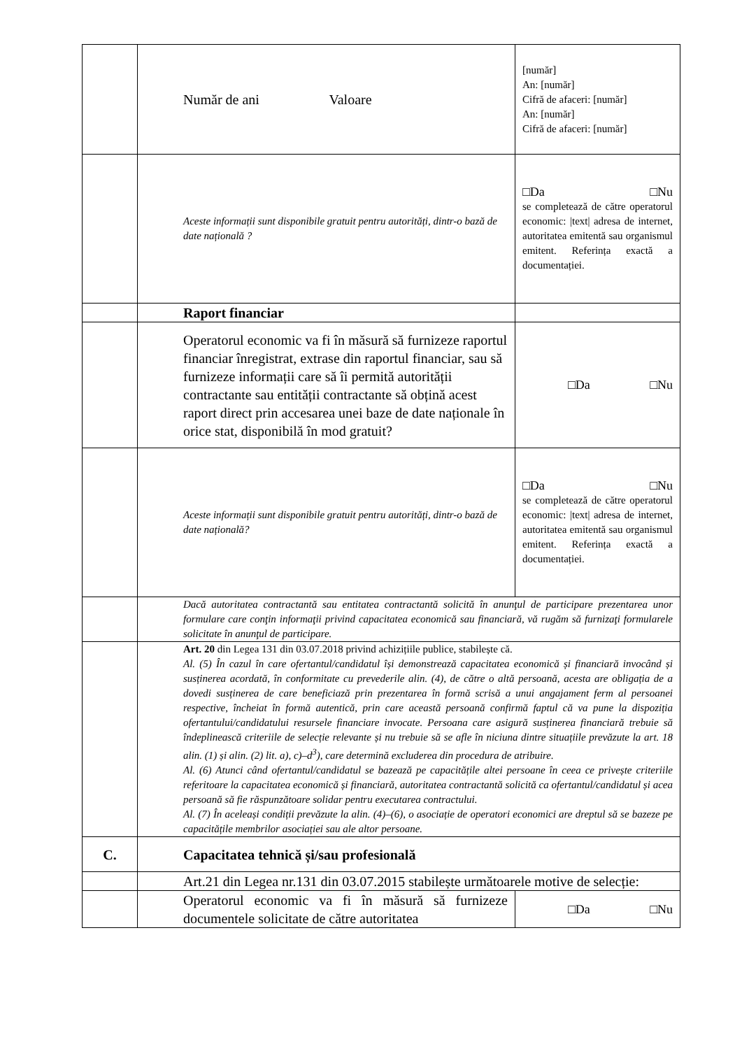| | Număr de ani Valoare | [număr] An: [număr] Cifră de afaceri: [număr] An: [număr] Cifră de afaceri: [număr] |
| | Aceste informații sunt disponibile gratuit pentru autorități, dintr-o bază de date națională ? | □Da □Nu se completează de către operatorul economic: /text/ adresa de internet, autoritatea emitentă sau organismul emitent. Referința exactă a documentației. |
| | Raport financiar | |
| | Operatorul economic va fi în măsură să furnizeze raportul financiar înregistrat, extrase din raportul financiar, sau să furnizeze informații care să îi permită autorității contractante sau entității contractante să obțină acest raport direct prin accesarea unei baze de date naționale în orice stat, disponibilă în mod gratuit? | □Da □Nu |
| | Aceste informații sunt disponibile gratuit pentru autorități, dintr-o bază de date națională? | □Da □Nu se completează de către operatorul economic: /text/ adresa de internet, autoritatea emitentă sau organismul emitent. Referința exactă a documentației. |
| | Dacă autoritatea contractantă sau entitatea contractantă solicită în anunţul de participare prezentarea unor formulare care conţin informaţii privind capacitatea economică sau financiară, vă rugăm să furnizaţi formularele solicitate în anunţul de participare. | |
| | Art. 20 din Legea 131 din 03.07.2018 privind achizițiile publice, stabilește că. Al. (5) În cazul în care ofertantul/candidatul își demonstrează capacitatea economică și financiară invocând și susținerea acordată, în conformitate cu prevederile alin. (4), de către o altă persoană, acesta are obligația de a dovedi susținerea de care beneficiază prin prezentarea în formă scrisă a unui angajament ferm al persoanei respective, încheiat în formă autentică, prin care această persoană confirmă faptul că va pune la dispoziția ofertantului/candidatului resursele financiare invocate. Persoana care asigură susținerea financiară trebuie să îndeplinească criteriile de selecție relevante și nu trebuie să se afle în niciuna dintre situațiile prevăzute la art. 18 alin. (1) și alin. (2) lit. a), c)–d<sup>3</sup>), care determină excluderea din procedura de atribuire. Al. (6) Atunci când ofertantul/candidatul se bazează pe capacitățile altei persoane în ceea ce privește criteriile referitoare la capacitatea economică și financiară, autoritatea contractantă solicită ca ofertantul/candidatul și acea persoană să fie răspunzătoare solidar pentru executarea contractului. Al. (7) În aceleași condiții prevăzute la alin. (4)–(6), o asociație de operatori economici are dreptul să se bazeze pe capacitățile membrilor asociației sau ale altor persoane. | |
| C. | Capacitatea tehnică și/sau profesională | |
| | Art.21 din Legea nr.131 din 03.07.2015 stabilește următoarele motive de selecție: | |
| | Operatorul economic va fi în măsură să furnizeze documentele solicitate de către autoritatea | □Da □Nu |